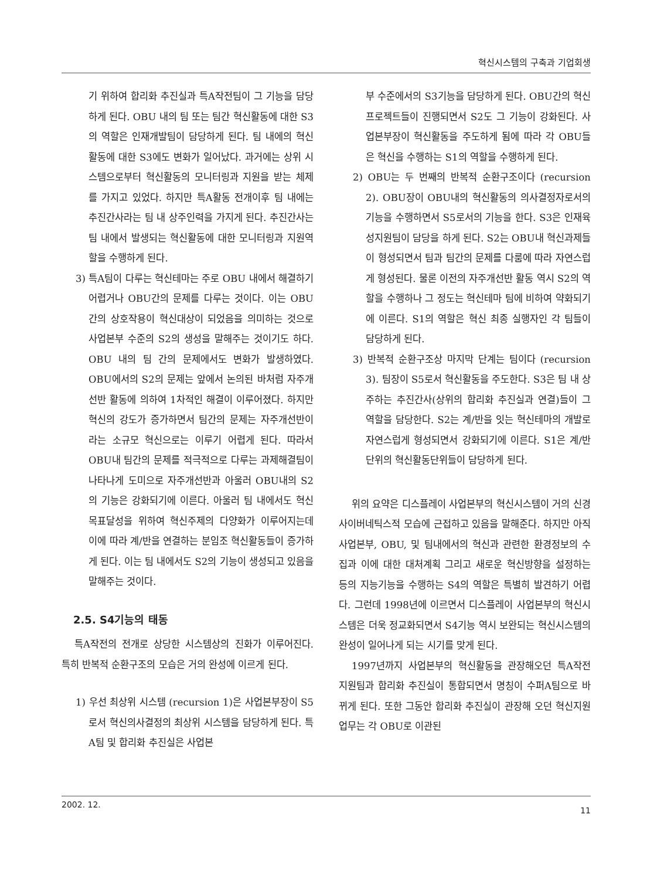혁신시스템의 구축과 기업회생
기 위하여 합리화 추진실과 특A작전팀이 그 기능을 담당하게 된다. OBU 내의 팀 또는 팀간 혁신활동에 대한 S3의 역할은 인재개발팀이 담당하게 된다. 팀 내에의 혁신활동에 대한 S3에도 변화가 일어났다. 과거에는 상위 시스템으로부터 혁신활동의 모니터링과 지원을 받는 체제를 가지고 있었다. 하지만 특A활동 전개이후 팀 내에는 추진간사라는 팀 내 상주인력을 가지게 된다. 추진간사는 팀 내에서 발생되는 혁신활동에 대한 모니터링과 지원역할을 수행하게 된다.
3) 특A팀이 다루는 혁신테마는 주로 OBU 내에서 해결하기 어렵거나 OBU간의 문제를 다루는 것이다. 이는 OBU간의 상호작용이 혁신대상이 되었음을 의미하는 것으로 사업본부 수준의 S2의 생성을 말해주는 것이기도 하다. OBU 내의 팀 간의 문제에서도 변화가 발생하였다. OBU에서의 S2의 문제는 앞에서 논의된 바처럼 자주개선반 활동에 의하여 1차적인 해결이 이루어졌다. 하지만 혁신의 강도가 증가하면서 팀간의 문제는 자주개선반이라는 소규모 혁신으로는 이루기 어렵게 된다. 따라서 OBU내 팀간의 문제를 적극적으로 다루는 과제해결팀이 나타나게 도미으로 자주개선반과 아울러 OBU내의 S2의 기능은 강화되기에 이른다. 아울러 팀 내에서도 혁신목표달성을 위하여 혁신주제의 다양화가 이루어지는데 이에 따라 계/반을 연결하는 분임조 혁신활동들이 증가하게 된다. 이는 팀 내에서도 S2의 기능이 생성되고 있음을 말해주는 것이다.
2.5. S4기능의 태동
특A작전의 전개로 상당한 시스템상의 진화가 이루어진다. 특히 반복적 순환구조의 모습은 거의 완성에 이르게 된다.
1) 우선 최상위 시스템 (recursion 1)은 사업본부장이 S5로서 혁신의사결정의 최상위 시스템을 담당하게 된다. 특A팀 및 합리화 추진실은 사업본
부 수준에서의 S3기능을 담당하게 된다. OBU간의 혁신 프로젝트들이 진행되면서 S2도 그 기능이 강화된다. 사업본부장이 혁신활동을 주도하게 됨에 따라 각 OBU들은 혁신을 수행하는 S1의 역할을 수행하게 된다.
2) OBU는 두 번째의 반복적 순환구조이다 (recursion 2). OBU장이 OBU내의 혁신활동의 의사결정자로서의 기능을 수행하면서 S5로서의 기능을 한다. S3은 인재육성지원팀이 담당을 하게 된다. S2는 OBU내 혁신과제들이 형성되면서 팀과 팀간의 문제를 다룸에 따라 자연스럽게 형성된다. 물론 이전의 자주개선반 활동 역시 S2의 역할을 수행하나 그 정도는 혁신테마 팀에 비하여 약화되기에 이른다. S1의 역할은 혁신 최종 실행자인 각 팀들이 담당하게 된다.
3) 반복적 순환구조상 마지막 단계는 팀이다 (recursion 3). 팀장이 S5로서 혁신활동을 주도한다. S3은 팀 내 상주하는 추진간사(상위의 합리화 추진실과 연결)들이 그 역할을 담당한다. S2는 계/반을 잇는 혁신테마의 개발로 자연스럽게 형성되면서 강화되기에 이른다. S1은 계/반 단위의 혁신활동단위들이 담당하게 된다.
위의 요약은 디스플레이 사업본부의 혁신시스템이 거의 신경사이버네틱스적 모습에 근접하고 있음을 말해준다. 하지만 아직 사업본부, OBU, 및 팀내에서의 혁신과 관련한 환경정보의 수집과 이에 대한 대처계획 그리고 새로운 혁신방향을 설정하는 등의 지능기능을 수행하는 S4의 역할은 특별히 발견하기 어렵다. 그런데 1998년에 이르면서 디스플레이 사업본부의 혁신시스템은 더욱 정교화되면서 S4기능 역시 보완되는 혁신시스템의 완성이 일어나게 되는 시기를 맞게 된다.
1997년까지 사업본부의 혁신활동을 관장해오던 특A작전 지원팀과 합리화 추진실이 통합되면서 명칭이 수퍼A팀으로 바뀌게 된다. 또한 그동안 합리화 추진실이 관장해 오던 혁신지원업무는 각 OBU로 이관된
2002. 12. 11